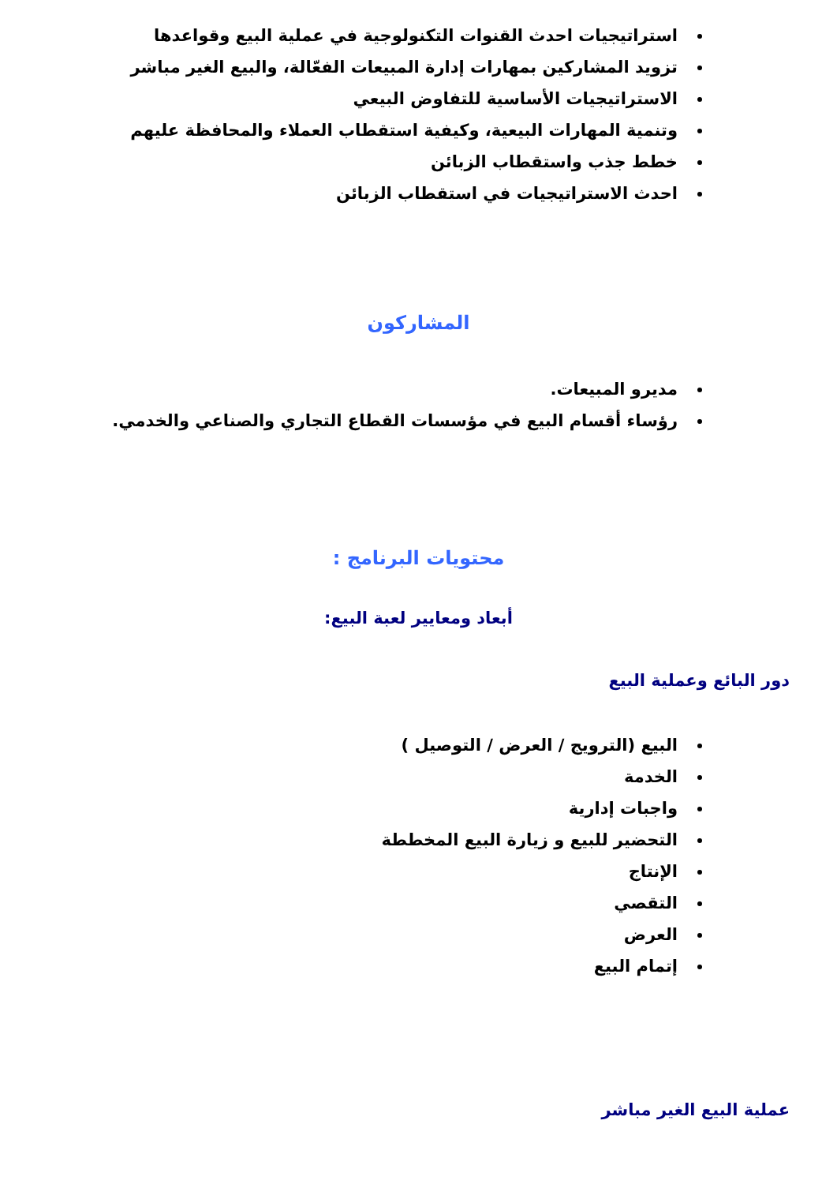استراتيجيات احدث القنوات التكنولوجية في عملية البيع وقواعدها
تزويد المشاركين بمهارات إدارة المبيعات الفعّالة، والبيع الغير مباشر
الاستراتيجيات الأساسية للتفاوض البيعي
وتنمية المهارات البيعية، وكيفية استقطاب العملاء والمحافظة عليهم
خطط جذب واستقطاب الزبائن
احدث الاستراتيجيات في استقطاب الزبائن
المشاركون
مديرو المبيعات.
رؤساء أقسام البيع في مؤسسات القطاع التجاري والصناعي والخدمي.
محتويات البرنامج :
أبعاد ومعايير لعبة البيع:
دور البائع وعملية البيع
البيع (الترويج / العرض / التوصيل )
الخدمة
واجبات إدارية
التحضير للبيع و زيارة البيع المخططة
الإنتاج
التقصي
العرض
إتمام البيع
عملية البيع الغير مباشر